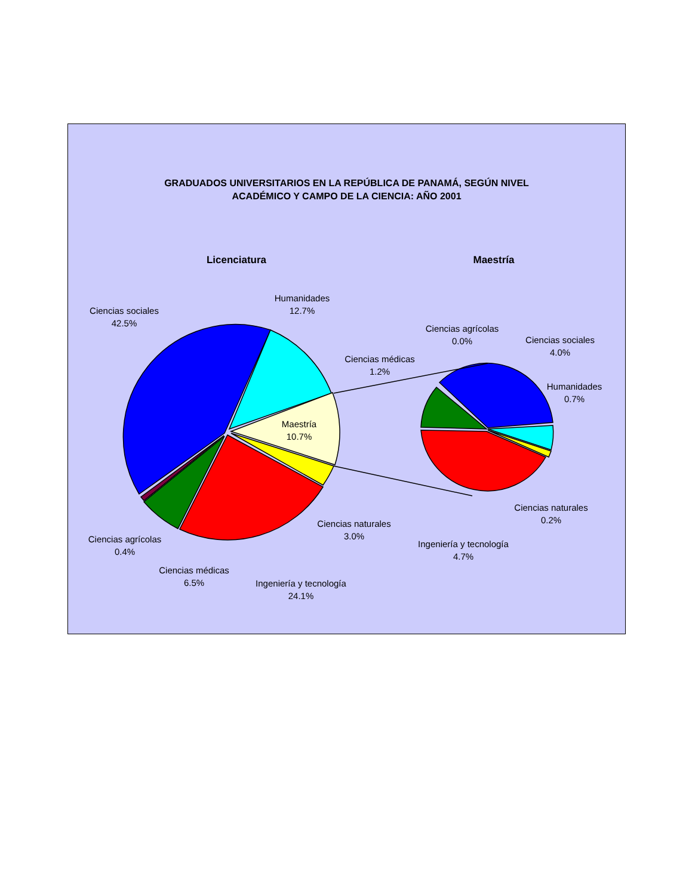GRADUADOS UNIVERSITARIOS EN LA REPÚBLICA DE PANAMÁ, SEGÚN NIVEL
ACADÉMICO Y CAMPO DE LA CIENCIA: AÑO 2001
Licenciatura
Maestría
Ciencias sociales
42.5%
Humanidades
12.7%
Maestría
10.7%
Ciencias naturales
3.0%
Ciencias agrícolas
0.4%
Ciencias médicas
6.5%
Ingeniería y tecnología
24.1%
Ciencias agrícolas
0.0%
Ciencias sociales
4.0%
Ciencias médicas
1.2%
Humanidades
0.7%
Ciencias naturales
0.2%
Ingeniería y tecnología
4.7%